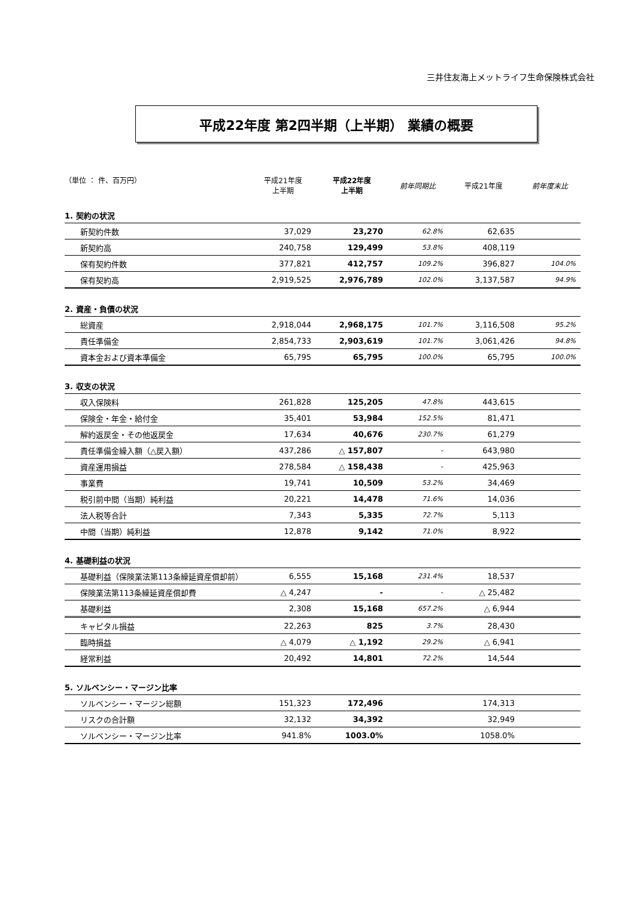三井住友海上メットライフ生命保険株式会社
平成22年度 第2四半期（上半期） 業績の概要
| （単位 ： 件、百万円） | 平成21年度 上半期 | 平成22年度 上半期 | 前年同期比 | 平成21年度 | 前年度末比 |
| --- | --- | --- | --- | --- | --- |
| 1. 契約の状況 | | | | | |
| 新契約件数 | 37,029 | 23,270 | 62.8% | 62,635 | |
| 新契約高 | 240,758 | 129,499 | 53.8% | 408,119 | |
| 保有契約件数 | 377,821 | 412,757 | 109.2% | 396,827 | 104.0% |
| 保有契約高 | 2,919,525 | 2,976,789 | 102.0% | 3,137,587 | 94.9% |
| 2. 資産・負債の状況 | | | | | |
| 総資産 | 2,918,044 | 2,968,175 | 101.7% | 3,116,508 | 95.2% |
| 責任準備金 | 2,854,733 | 2,903,619 | 101.7% | 3,061,426 | 94.8% |
| 資本金および資本準備金 | 65,795 | 65,795 | 100.0% | 65,795 | 100.0% |
| 3. 収支の状況 | | | | | |
| 収入保険料 | 261,828 | 125,205 | 47.8% | 443,615 | |
| 保険金・年金・給付金 | 35,401 | 53,984 | 152.5% | 81,471 | |
| 解約返戻金・その他返戻金 | 17,634 | 40,676 | 230.7% | 61,279 | |
| 責任準備金繰入額（△戻入額） | 437,286 | △ 157,807 | - | 643,980 | |
| 資産運用損益 | 278,584 | △ 158,438 | - | 425,963 | |
| 事業費 | 19,741 | 10,509 | 53.2% | 34,469 | |
| 税引前中間（当期）純利益 | 20,221 | 14,478 | 71.6% | 14,036 | |
| 法人税等合計 | 7,343 | 5,335 | 72.7% | 5,113 | |
| 中間（当期）純利益 | 12,878 | 9,142 | 71.0% | 8,922 | |
| 4. 基礎利益の状況 | | | | | |
| 基礎利益（保険業法第113条繰延資産償却前） | 6,555 | 15,168 | 231.4% | 18,537 | |
| 保険業法第113条繰延資産償却費 | △ 4,247 | - | - | △ 25,482 | |
| 基礎利益 | 2,308 | 15,168 | 657.2% | △ 6,944 | |
| キャピタル損益 | 22,263 | 825 | 3.7% | 28,430 | |
| 臨時損益 | △ 4,079 | △ 1,192 | 29.2% | △ 6,941 | |
| 経常利益 | 20,492 | 14,801 | 72.2% | 14,544 | |
| 5. ソルベンシー・マージン比率 | | | | | |
| ソルベンシー・マージン総額 | 151,323 | 172,496 | | 174,313 | |
| リスクの合計額 | 32,132 | 34,392 | | 32,949 | |
| ソルベンシー・マージン比率 | 941.8% | 1003.0% | | 1058.0% | |